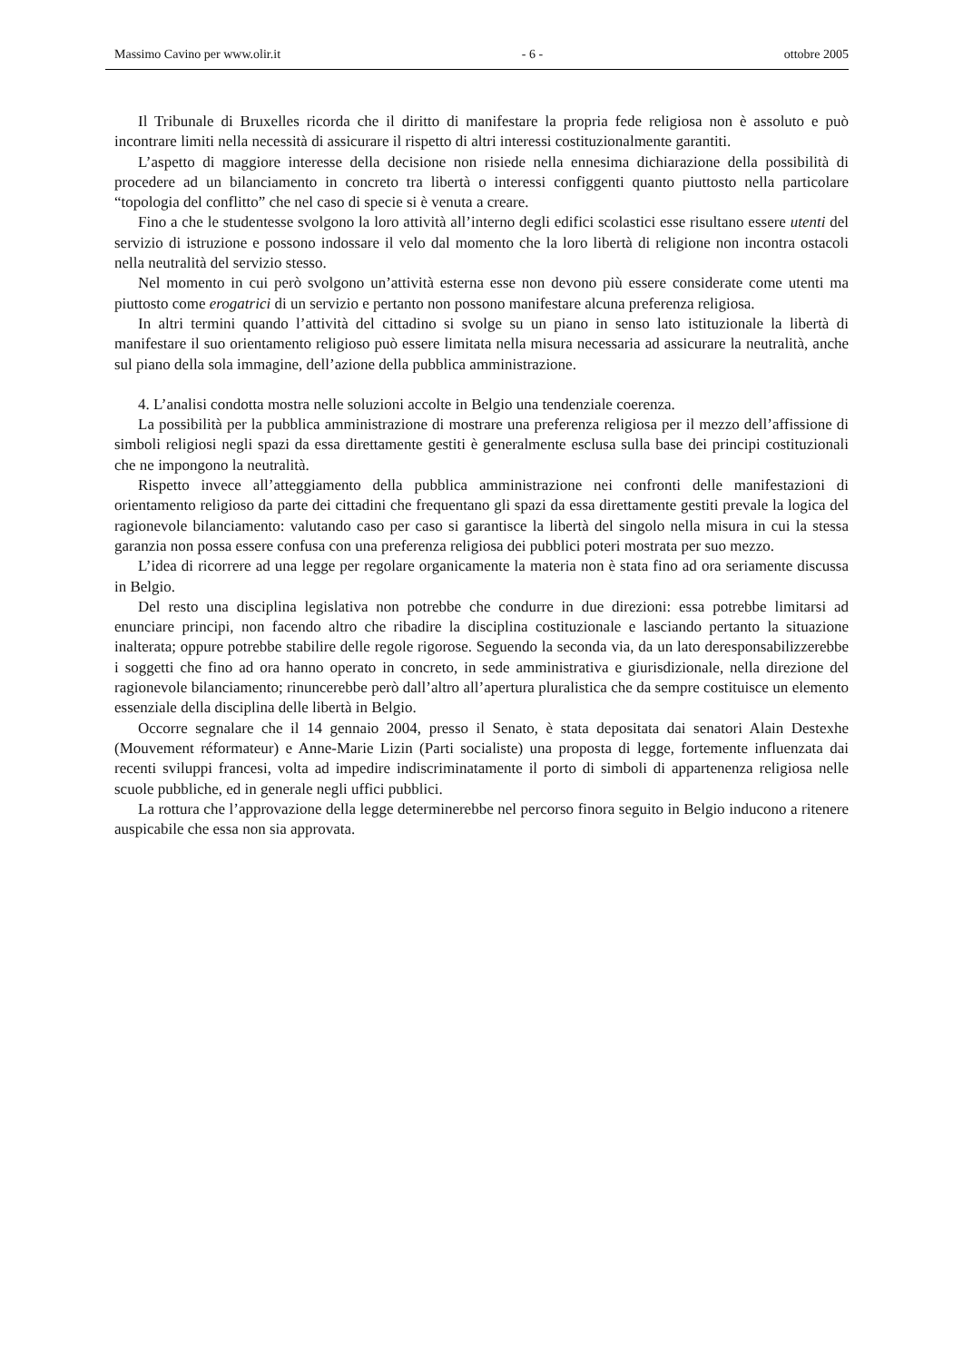Massimo Cavino per www.olir.it - 6 - ottobre 2005
Il Tribunale di Bruxelles ricorda che il diritto di manifestare la propria fede religiosa non è assoluto e può incontrare limiti nella necessità di assicurare il rispetto di altri interessi costituzionalmente garantiti.
L’aspetto di maggiore interesse della decisione non risiede nella ennesima dichiarazione della possibilità di procedere ad un bilanciamento in concreto tra libertà o interessi configgenti quanto piuttosto nella particolare “topologia del conflitto” che nel caso di specie si è venuta a creare.
Fino a che le studentesse svolgono la loro attività all’interno degli edifici scolastici esse risultano essere utenti del servizio di istruzione e possono indossare il velo dal momento che la loro libertà di religione non incontra ostacoli nella neutralità del servizio stesso.
Nel momento in cui però svolgono un’attività esterna esse non devono più essere considerate come utenti ma piuttosto come erogatrici di un servizio e pertanto non possono manifestare alcuna preferenza religiosa.
In altri termini quando l’attività del cittadino si svolge su un piano in senso lato istituzionale la libertà di manifestare il suo orientamento religioso può essere limitata nella misura necessaria ad assicurare la neutralità, anche sul piano della sola immagine, dell’azione della pubblica amministrazione.
4. L’analisi condotta mostra nelle soluzioni accolte in Belgio una tendenziale coerenza.
La possibilità per la pubblica amministrazione di mostrare una preferenza religiosa per il mezzo dell’affissione di simboli religiosi negli spazi da essa direttamente gestiti è generalmente esclusa sulla base dei principi costituzionali che ne impongono la neutralità.
Rispetto invece all’atteggiamento della pubblica amministrazione nei confronti delle manifestazioni di orientamento religioso da parte dei cittadini che frequentano gli spazi da essa direttamente gestiti prevale la logica del ragionevole bilanciamento: valutando caso per caso si garantisce la libertà del singolo nella misura in cui la stessa garanzia non possa essere confusa con una preferenza religiosa dei pubblici poteri mostrata per suo mezzo.
L’idea di ricorrere ad una legge per regolare organicamente la materia non è stata fino ad ora seriamente discussa in Belgio.
Del resto una disciplina legislativa non potrebbe che condurre in due direzioni: essa potrebbe limitarsi ad enunciare principi, non facendo altro che ribadire la disciplina costituzionale e lasciando pertanto la situazione inalterata; oppure potrebbe stabilire delle regole rigorose. Seguendo la seconda via, da un lato deresponsabilizzerebbe i soggetti che fino ad ora hanno operato in concreto, in sede amministrativa e giurisdizionale, nella direzione del ragionevole bilanciamento; rinuncerebbe però dall’altro all’apertura pluralistica che da sempre costituisce un elemento essenziale della disciplina delle libertà in Belgio.
Occorre segnalare che il 14 gennaio 2004, presso il Senato, è stata depositata dai senatori Alain Destexhe (Mouvement réformateur) e Anne-Marie Lizin (Parti socialiste) una proposta di legge, fortemente influenzata dai recenti sviluppi francesi, volta ad impedire indiscriminatamente il porto di simboli di appartenenza religiosa nelle scuole pubbliche, ed in generale negli uffici pubblici.
La rottura che l’approvazione della legge determinerebbe nel percorso finora seguito in Belgio inducono a ritenere auspicabile che essa non sia approvata.